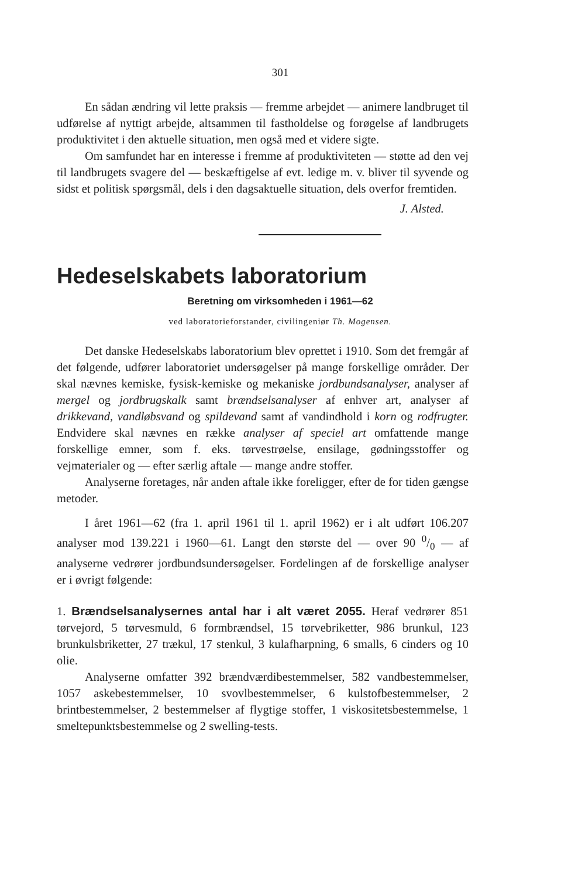301
En sådan ændring vil lette praksis — fremme arbejdet — animere landbruget til udførelse af nyttigt arbejde, altsammen til fastholdelse og forøgelse af landbrugets produktivitet i den aktuelle situation, men også med et videre sigte.
Om samfundet har en interesse i fremme af produktiviteten — støtte ad den vej til landbrugets svagere del — beskæftigelse af evt. ledige m. v. bliver til syvende og sidst et politisk spørgsmål, dels i den dagsaktuelle situation, dels overfor fremtiden.
J. Alsted.
Hedeselskabets laboratorium
Beretning om virksomheden i 1961—62
ved laboratorieforstander, civilingeniør Th. Mogensen.
Det danske Hedeselskabs laboratorium blev oprettet i 1910. Som det fremgår af det følgende, udfører laboratoriet undersøgelser på mange forskellige områder. Der skal nævnes kemiske, fysisk-kemiske og mekaniske jordbundsanalyser, analyser af mergel og jordbrugskalk samt brændselsanalyser af enhver art, analyser af drikkevand, vandløbsvand og spildevand samt af vandindhold i korn og rodfrugter. Endvidere skal nævnes en række analyser af speciel art omfattende mange forskellige emner, som f. eks. tørvestrøelse, ensilage, gødningsstoffer og vejmaterialer og — efter særlig aftale — mange andre stoffer.
Analyserne foretages, når anden aftale ikke foreligger, efter de for tiden gængse metoder.
I året 1961—62 (fra 1. april 1961 til 1. april 1962) er i alt udført 106.207 analyser mod 139.221 i 1960—61. Langt den største del — over 90 0/0 — af analyserne vedrører jordbundsundersøgelser. Fordelingen af de forskellige analyser er i øvrigt følgende:
1. Brændselsanalysernes antal har i alt været 2055. Heraf vedrører 851 tørvejord, 5 tørvesmuld, 6 formbrændsel, 15 tørvebriketter, 986 brunkul, 123 brunkulsbriketter, 27 trækul, 17 stenkul, 3 kulafharpning, 6 smalls, 6 cinders og 10 olie.
Analyserne omfatter 392 brændværdibestemmelser, 582 vandbestemmelser, 1057 askebestemmelser, 10 svovlbestemmelser, 6 kulstofbestemmelser, 2 brintbestemmelser, 2 bestemmelser af flygtige stoffer, 1 viskositetsbestemmelse, 1 smeltepunktsbestemmelse og 2 swelling-tests.